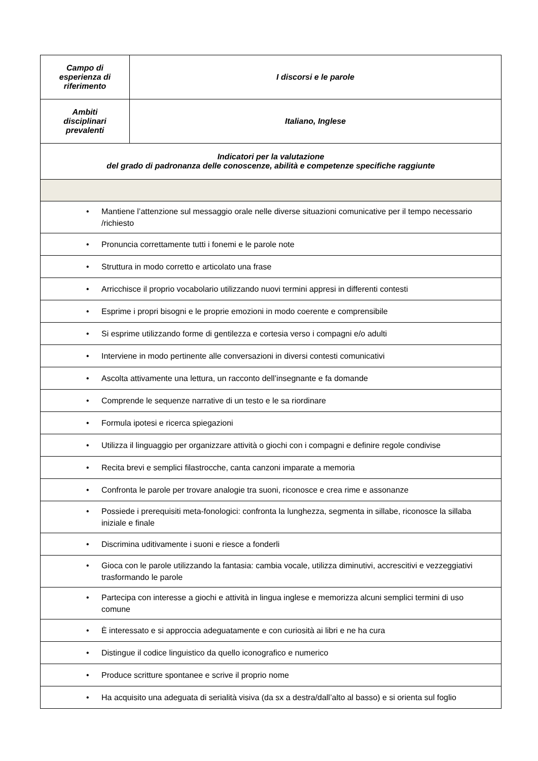| Campo di esperienza di riferimento | I discorsi e le parole |
| Ambiti disciplinari prevalenti | Italiano, Inglese |
| Indicatori per la valutazione del grado di padronanza delle conoscenze, abilità e competenze specifiche raggiunte | |
| • Mantiene l’attenzione sul messaggio orale nelle diverse situazioni comunicative per il tempo necessario /richiesto | |
| • Pronuncia correttamente tutti i fonemi e le parole note | |
| • Struttura in modo corretto e articolato una frase | |
| • Arricchisce il proprio vocabolario utilizzando nuovi termini appresi in differenti contesti | |
| • Esprime i propri bisogni e le proprie emozioni in modo coerente e comprensibile | |
| • Si esprime utilizzando forme di gentilezza e cortesia verso i compagni e/o adulti | |
| • Interviene in modo pertinente alle conversazioni in diversi contesti comunicativi | |
| • Ascolta attivamente una lettura, un racconto dell’insegnante e fa domande | |
| • Comprende le sequenze narrative di un testo e le sa riordinare | |
| • Formula ipotesi e ricerca spiegazioni | |
| • Utilizza il linguaggio per organizzare attività o giochi con i compagni e definire regole condivise | |
| • Recita brevi e semplici filastrocche, canta canzoni imparate a memoria | |
| • Confronta le parole per trovare analogie tra suoni, riconosce e crea rime e assonanze | |
| • Possiede i prerequisiti meta-fonologici: confronta la lunghezza, segmenta in sillabe, riconosce la sillaba iniziale e finale | |
| • Discrimina uditivamente i suoni e riesce a fonderli | |
| • Gioca con le parole utilizzando la fantasia: cambia vocale, utilizza diminutivi, accrescitivi e vezzeggiativi trasformando le parole | |
| • Partecipa con interesse a giochi e attività in lingua inglese e memorizza alcuni semplici termini di uso comune | |
| • È interessato e si approccia adeguatamente e con curiosità ai libri e ne ha cura | |
| • Distingue il codice linguistico da quello iconografico e numerico | |
| • Produce scritture spontanee e scrive il proprio nome | |
| • Ha acquisito una adeguata di serialità visiva (da sx a destra/dall’alto al basso) e si orienta sul foglio | |